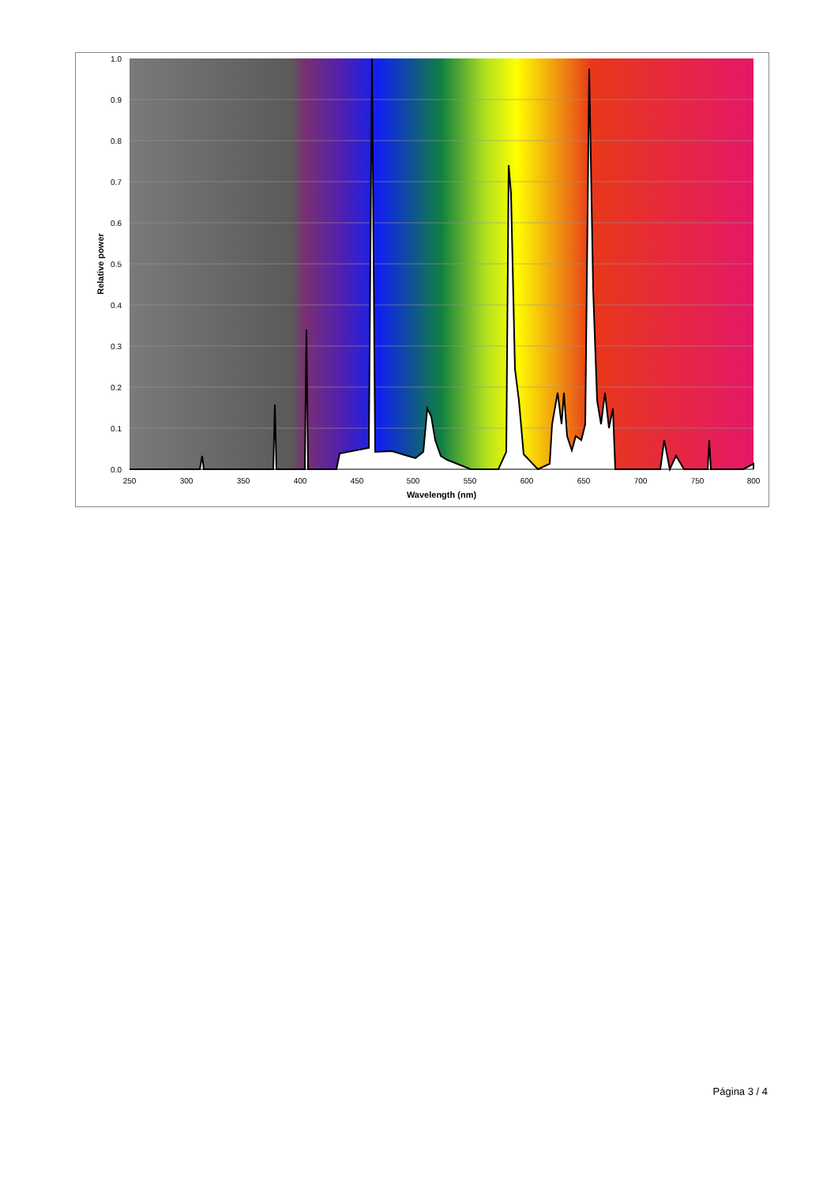0.0
0.1
0.2
0.3
0.4
0.5
0.6
0.7
0.8
0.9
1.0
250
300
350
400
450
500
550
600
650
700
750
800
Wavelength (nm)
Relative power
Página 3 / 4